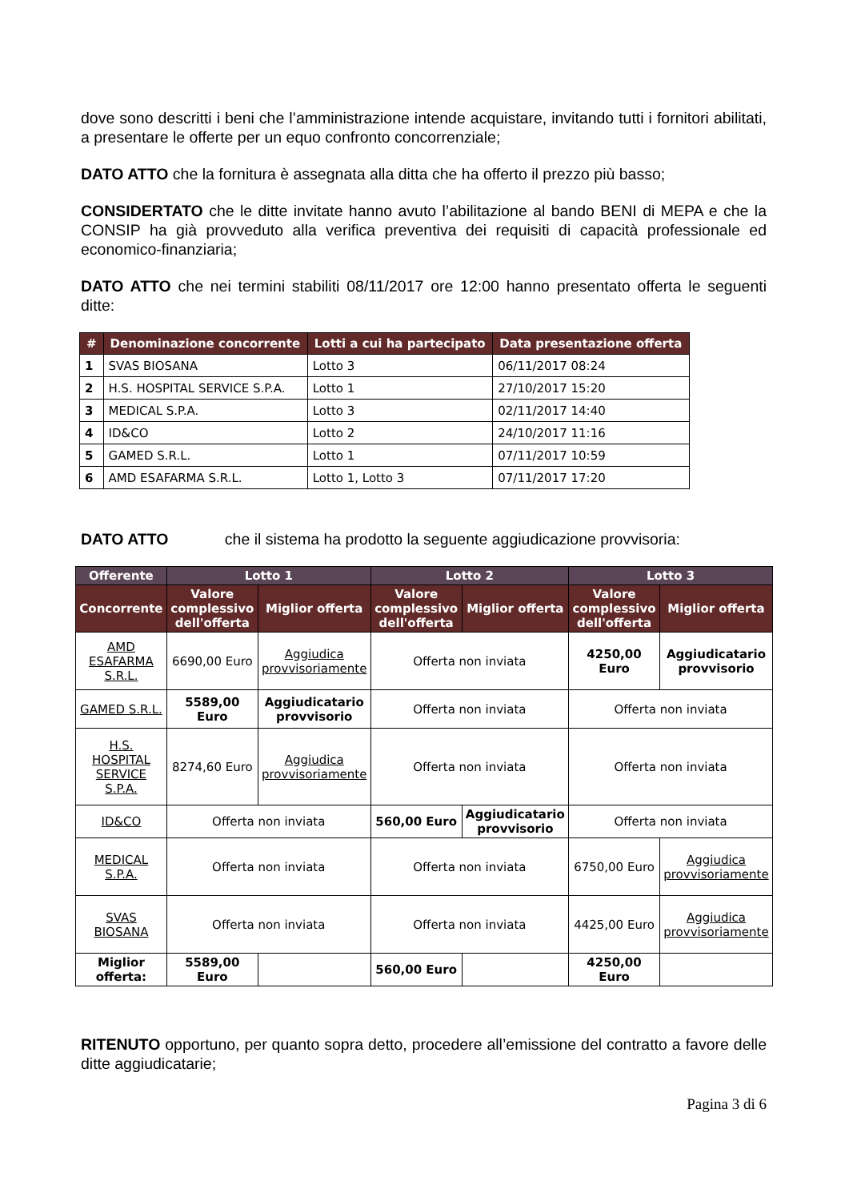dove sono descritti i beni che l’amministrazione intende acquistare, invitando tutti i fornitori abilitati, a presentare le offerte per un equo confronto concorrenziale;
DATO ATTO che la fornitura è assegnata alla ditta che ha offerto il prezzo più basso;
CONSIDERTATO che le ditte invitate hanno avuto l’abilitazione al bando BENI di MEPA e che la CONSIP ha già provveduto alla verifica preventiva dei requisiti di capacità professionale ed economico-finanziaria;
DATO ATTO che nei termini stabiliti 08/11/2017 ore 12:00 hanno presentato offerta le seguenti ditte:
| # | Denominazione concorrente | Lotti a cui ha partecipato | Data presentazione offerta |
| --- | --- | --- | --- |
| 1 | SVAS BIOSANA | Lotto 3 | 06/11/2017 08:24 |
| 2 | H.S. HOSPITAL SERVICE S.P.A. | Lotto 1 | 27/10/2017 15:20 |
| 3 | MEDICAL S.P.A. | Lotto 3 | 02/11/2017 14:40 |
| 4 | ID&CO | Lotto 2 | 24/10/2017 11:16 |
| 5 | GAMED S.R.L. | Lotto 1 | 07/11/2017 10:59 |
| 6 | AMD ESAFARMA S.R.L. | Lotto 1, Lotto 3 | 07/11/2017 17:20 |
DATO ATTO che il sistema ha prodotto la seguente aggiudicazione provvisoria:
| Offerente | Lotto 1 | | Lotto 2 | | Lotto 3 | |
| --- | --- | --- | --- | --- | --- | --- |
| Concorrente | Valore complessivo dell'offerta | Miglior offerta | Valore complessivo dell'offerta | Miglior offerta | Valore complessivo dell'offerta | Miglior offerta |
| AMD ESAFARMA S.R.L. | 6690,00 Euro | Aggiudica provvisoriamente | Offerta non inviata | | 4250,00 Euro | Aggiudicatario provvisorio |
| GAMED S.R.L. | 5589,00 Euro | Aggiudicatario provvisorio | Offerta non inviata | | Offerta non inviata | |
| H.S. HOSPITAL SERVICE S.P.A. | 8274,60 Euro | Aggiudica provvisoriamente | Offerta non inviata | | Offerta non inviata | |
| ID&CO | Offerta non inviata | | 560,00 Euro | Aggiudicatario provvisorio | Offerta non inviata | |
| MEDICAL S.P.A. | Offerta non inviata | | Offerta non inviata | | 6750,00 Euro | Aggiudica provvisoriamente |
| SVAS BIOSANA | Offerta non inviata | | Offerta non inviata | | 4425,00 Euro | Aggiudica provvisoriamente |
| Miglior offerta: | 5589,00 Euro | | 560,00 Euro | | 4250,00 Euro | |
RITENUTO opportuno, per quanto sopra detto, procedere all’emissione del contratto a favore delle ditte aggiudicatarie;
Pagina 3 di 6